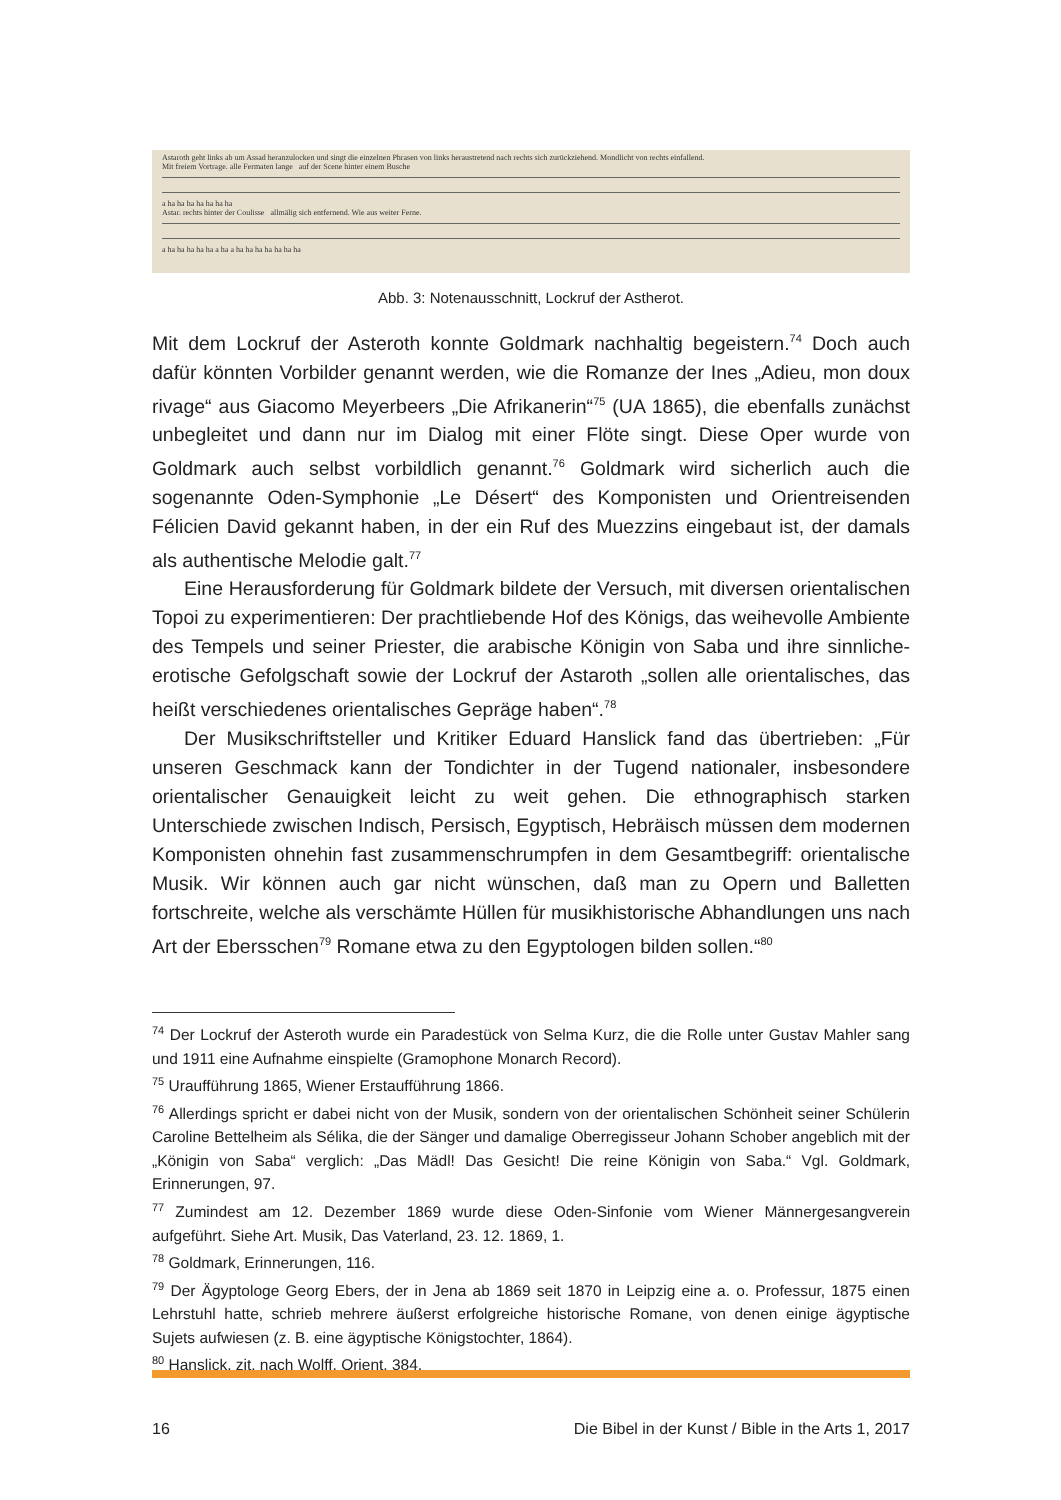Astaroth geht links ab um Assad heranzulocken und singt die einzelnen Phrasen von links heraustretend nach rechts sich zurückziehend. Mondlicht von rechts einfallend.
Mit freiem Vortrage. alle Fermaten lange auf der Scene hinter einem Busche
a ha ha ha ha ha ha ha
Astar. rechts hinter der Coulisse allmälig sich entfernend. Wie aus weiter Ferne.
a ha ha ha ha ha a ha a ha ha ha ha ha ha ha
Abb. 3: Notenausschnitt, Lockruf der Astherot.
Mit dem Lockruf der Asteroth konnte Goldmark nachhaltig begeistern.<sup>74</sup> Doch auch dafür könnten Vorbilder genannt werden, wie die Romanze der Ines „Adieu, mon doux rivage“ aus Giacomo Meyerbeers „Die Afrikanerin“<sup>75</sup> (UA 1865), die ebenfalls zunächst unbegleitet und dann nur im Dialog mit einer Flöte singt. Diese Oper wurde von Goldmark auch selbst vorbildlich genannt.<sup>76</sup> Goldmark wird sicherlich auch die sogenannte Oden-Symphonie „Le Désert“ des Komponisten und Orientreisenden Félicien David gekannt haben, in der ein Ruf des Muezzins eingebaut ist, der damals als authentische Melodie galt.<sup>77</sup>
Eine Herausforderung für Goldmark bildete der Versuch, mit diversen orientalischen Topoi zu experimentieren: Der prachtliebende Hof des Königs, das weihevolle Ambiente des Tempels und seiner Priester, die arabische Königin von Saba und ihre sinnliche-erotische Gefolgschaft sowie der Lockruf der Astaroth „sollen alle orientalisches, das heißt verschiedenes orientalisches Gepräge haben“.<sup>78</sup>
Der Musikschriftsteller und Kritiker Eduard Hanslick fand das übertrieben: „Für unseren Geschmack kann der Tondichter in der Tugend nationaler, insbesondere orientalischer Genauigkeit leicht zu weit gehen. Die ethnographisch starken Unterschiede zwischen Indisch, Persisch, Egyptisch, Hebräisch müssen dem modernen Komponisten ohnehin fast zusammenschrumpfen in dem Gesamtbegriff: orientalische Musik. Wir können auch gar nicht wünschen, daß man zu Opern und Balletten fortschreite, welche als verschämte Hüllen für musikhistorische Abhandlungen uns nach Art der Ebersschen<sup>79</sup> Romane etwa zu den Egyptologen bilden sollen.“<sup>80</sup>
<sup>74</sup> Der Lockruf der Asteroth wurde ein Paradestück von Selma Kurz, die die Rolle unter Gustav Mahler sang und 1911 eine Aufnahme einspielte (Gramophone Monarch Record).
<sup>75</sup> Uraufführung 1865, Wiener Erstaufführung 1866.
<sup>76</sup> Allerdings spricht er dabei nicht von der Musik, sondern von der orientalischen Schönheit seiner Schülerin Caroline Bettelheim als Sélika, die der Sänger und damalige Oberregisseur Johann Schober angeblich mit der „Königin von Saba“ verglich: „Das Mädl! Das Gesicht! Die reine Königin von Saba.“ Vgl. Goldmark, Erinnerungen, 97.
<sup>77</sup> Zumindest am 12. Dezember 1869 wurde diese Oden-Sinfonie vom Wiener Männergesangverein aufgeführt. Siehe Art. Musik, Das Vaterland, 23. 12. 1869, 1.
<sup>78</sup> Goldmark, Erinnerungen, 116.
<sup>79</sup> Der Ägyptologe Georg Ebers, der in Jena ab 1869 seit 1870 in Leipzig eine a. o. Professur, 1875 einen Lehrstuhl hatte, schrieb mehrere äußerst erfolgreiche historische Romane, von denen einige ägyptische Sujets aufwiesen (z. B. eine ägyptische Königstochter, 1864).
<sup>80</sup> Hanslick, zit. nach Wolff, Orient, 384.
16 Die Bibel in der Kunst / Bible in the Arts 1, 2017